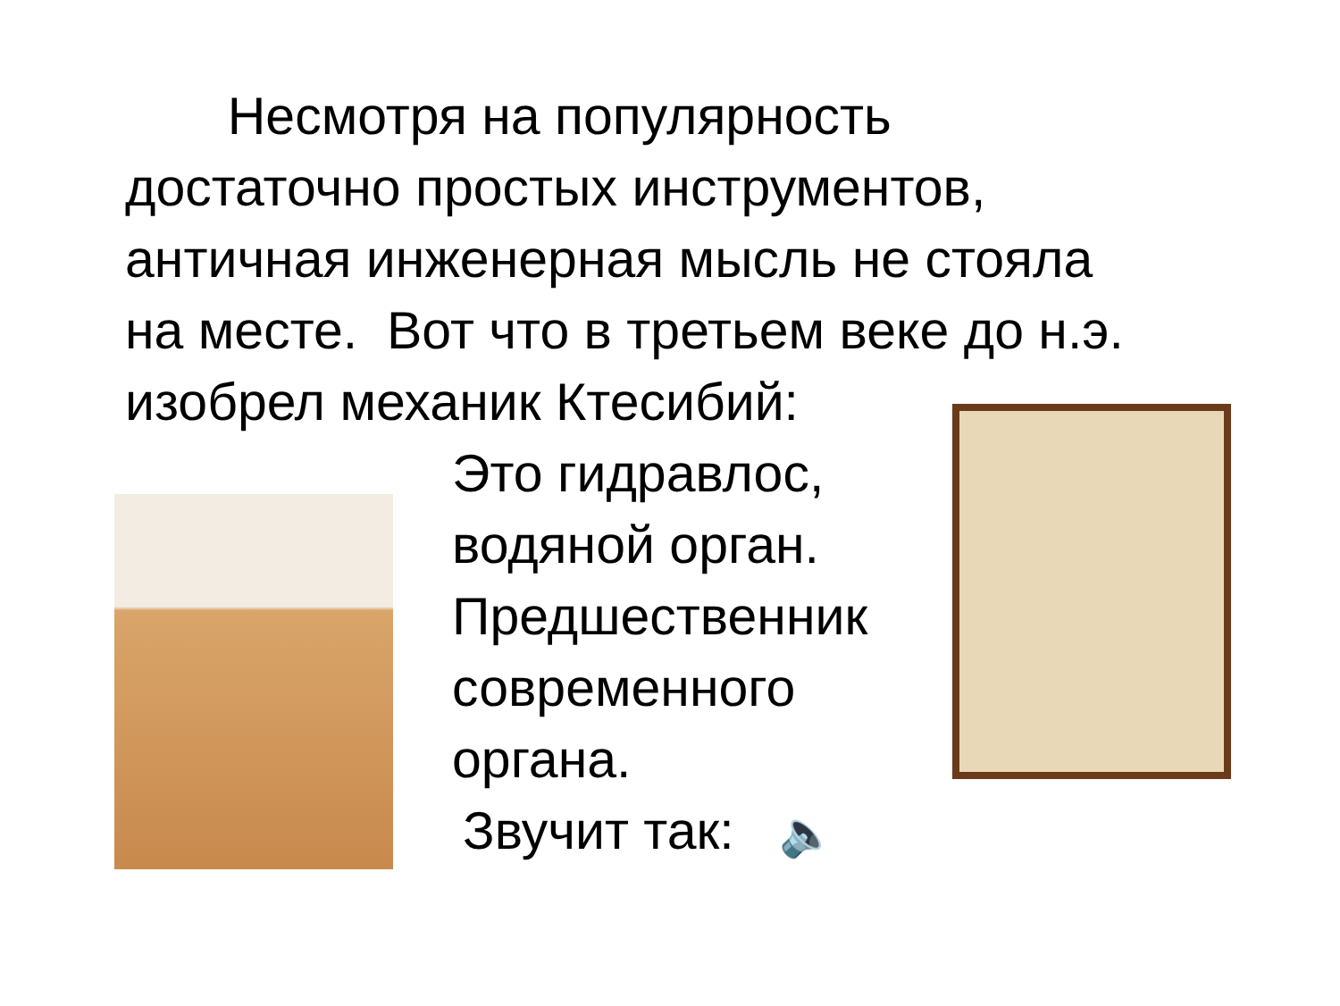Несмотря на популярность достаточно простых инструментов, античная инженерная мысль не стояла на месте. Вот что в третьем веке до н.э. изобрел механик Ктесибий:
Это гидравлос, водяной орган. Предшественник современного органа.
Звучит так: 🔈